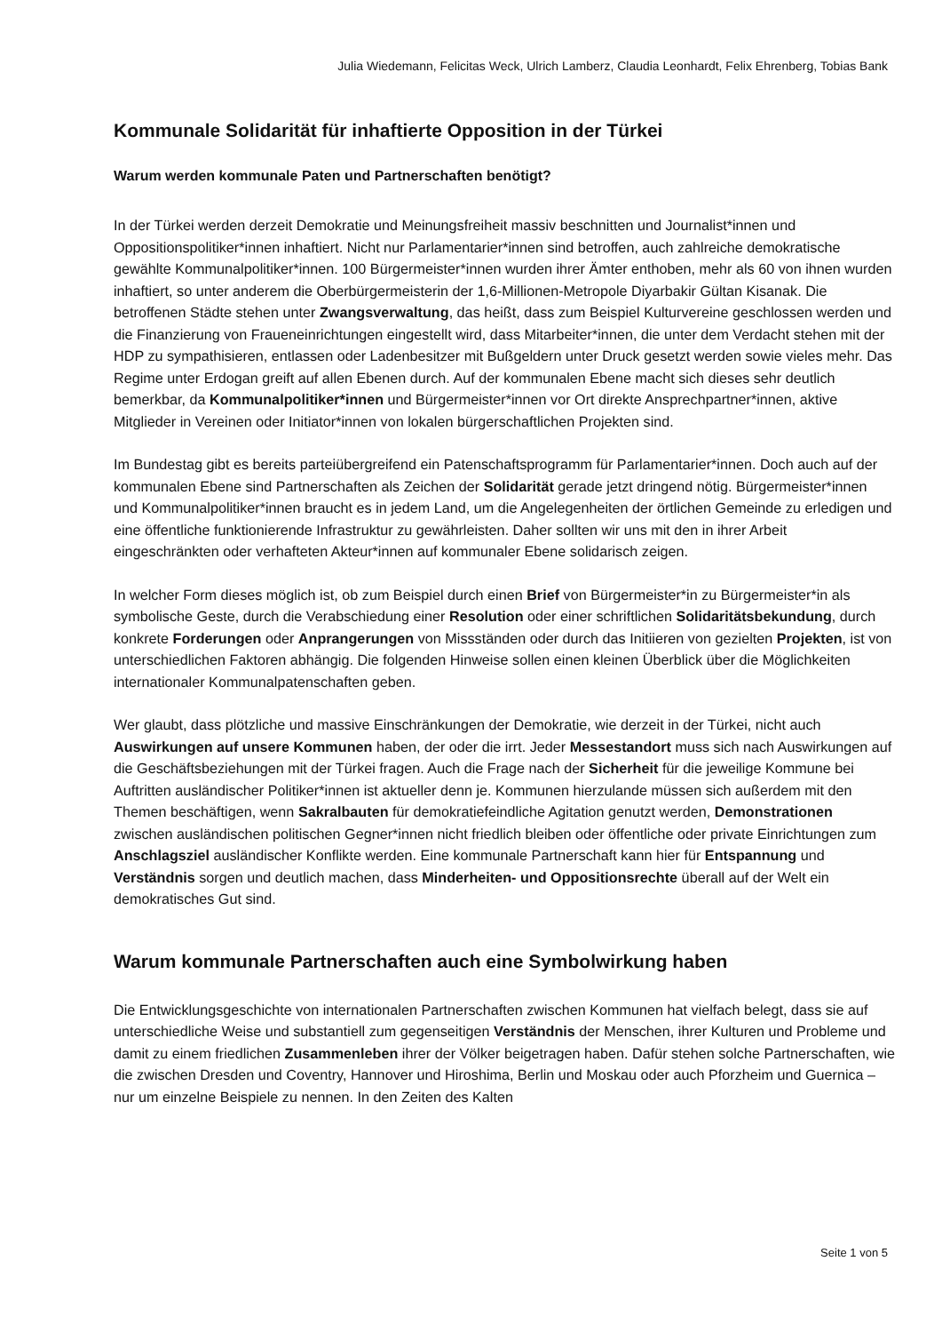Julia Wiedemann, Felicitas Weck, Ulrich Lamberz, Claudia Leonhardt, Felix Ehrenberg, Tobias Bank
Kommunale Solidarität für inhaftierte Opposition in der Türkei
Warum werden kommunale Paten und Partnerschaften benötigt?
In der Türkei werden derzeit Demokratie und Meinungsfreiheit massiv beschnitten und Journalist*innen und Oppositionspolitiker*innen inhaftiert. Nicht nur Parlamentarier*innen sind betroffen, auch zahlreiche demokratische gewählte Kommunalpolitiker*innen. 100 Bürgermeister*innen wurden ihrer Ämter enthoben, mehr als 60 von ihnen wurden inhaftiert, so unter anderem die Oberbürgermeisterin der 1,6-Millionen-Metropole Diyarbakir Gültan Kisanak. Die betroffenen Städte stehen unter Zwangsverwaltung, das heißt, dass zum Beispiel Kulturvereine geschlossen werden und die Finanzierung von Fraueneinrichtungen eingestellt wird, dass Mitarbeiter*innen, die unter dem Verdacht stehen mit der HDP zu sympathisieren, entlassen oder Ladenbesitzer mit Bußgeldern unter Druck gesetzt werden sowie vieles mehr. Das Regime unter Erdogan greift auf allen Ebenen durch. Auf der kommunalen Ebene macht sich dieses sehr deutlich bemerkbar, da Kommunalpolitiker*innen und Bürgermeister*innen vor Ort direkte Ansprechpartner*innen, aktive Mitglieder in Vereinen oder Initiator*innen von lokalen bürgerschaftlichen Projekten sind.
Im Bundestag gibt es bereits parteiübergreifend ein Patenschaftsprogramm für Parlamentarier*innen. Doch auch auf der kommunalen Ebene sind Partnerschaften als Zeichen der Solidarität gerade jetzt dringend nötig. Bürgermeister*innen und Kommunalpolitiker*innen braucht es in jedem Land, um die Angelegenheiten der örtlichen Gemeinde zu erledigen und eine öffentliche funktionierende Infrastruktur zu gewährleisten. Daher sollten wir uns mit den in ihrer Arbeit eingeschränkten oder verhafteten Akteur*innen auf kommunaler Ebene solidarisch zeigen.
In welcher Form dieses möglich ist, ob zum Beispiel durch einen Brief von Bürgermeister*in zu Bürgermeister*in als symbolische Geste, durch die Verabschiedung einer Resolution oder einer schriftlichen Solidaritätsbekundung, durch konkrete Forderungen oder Anprangerungen von Missständen oder durch das Initiieren von gezielten Projekten, ist von unterschiedlichen Faktoren abhängig. Die folgenden Hinweise sollen einen kleinen Überblick über die Möglichkeiten internationaler Kommunalpatenschaften geben.
Wer glaubt, dass plötzliche und massive Einschränkungen der Demokratie, wie derzeit in der Türkei, nicht auch Auswirkungen auf unsere Kommunen haben, der oder die irrt. Jeder Messestandort muss sich nach Auswirkungen auf die Geschäftsbeziehungen mit der Türkei fragen. Auch die Frage nach der Sicherheit für die jeweilige Kommune bei Auftritten ausländischer Politiker*innen ist aktueller denn je. Kommunen hierzulande müssen sich außerdem mit den Themen beschäftigen, wenn Sakralbauten für demokratiefeindliche Agitation genutzt werden, Demonstrationen zwischen ausländischen politischen Gegner*innen nicht friedlich bleiben oder öffentliche oder private Einrichtungen zum Anschlagsziel ausländischer Konflikte werden. Eine kommunale Partnerschaft kann hier für Entspannung und Verständnis sorgen und deutlich machen, dass Minderheiten- und Oppositionsrechte überall auf der Welt ein demokratisches Gut sind.
Warum kommunale Partnerschaften auch eine Symbolwirkung haben
Die Entwicklungsgeschichte von internationalen Partnerschaften zwischen Kommunen hat vielfach belegt, dass sie auf unterschiedliche Weise und substantiell zum gegenseitigen Verständnis der Menschen, ihrer Kulturen und Probleme und damit zu einem friedlichen Zusammenleben ihrer der Völker beigetragen haben. Dafür stehen solche Partnerschaften, wie die zwischen Dresden und Coventry, Hannover und Hiroshima, Berlin und Moskau oder auch Pforzheim und Guernica – nur um einzelne Beispiele zu nennen. In den Zeiten des Kalten
Seite 1 von 5